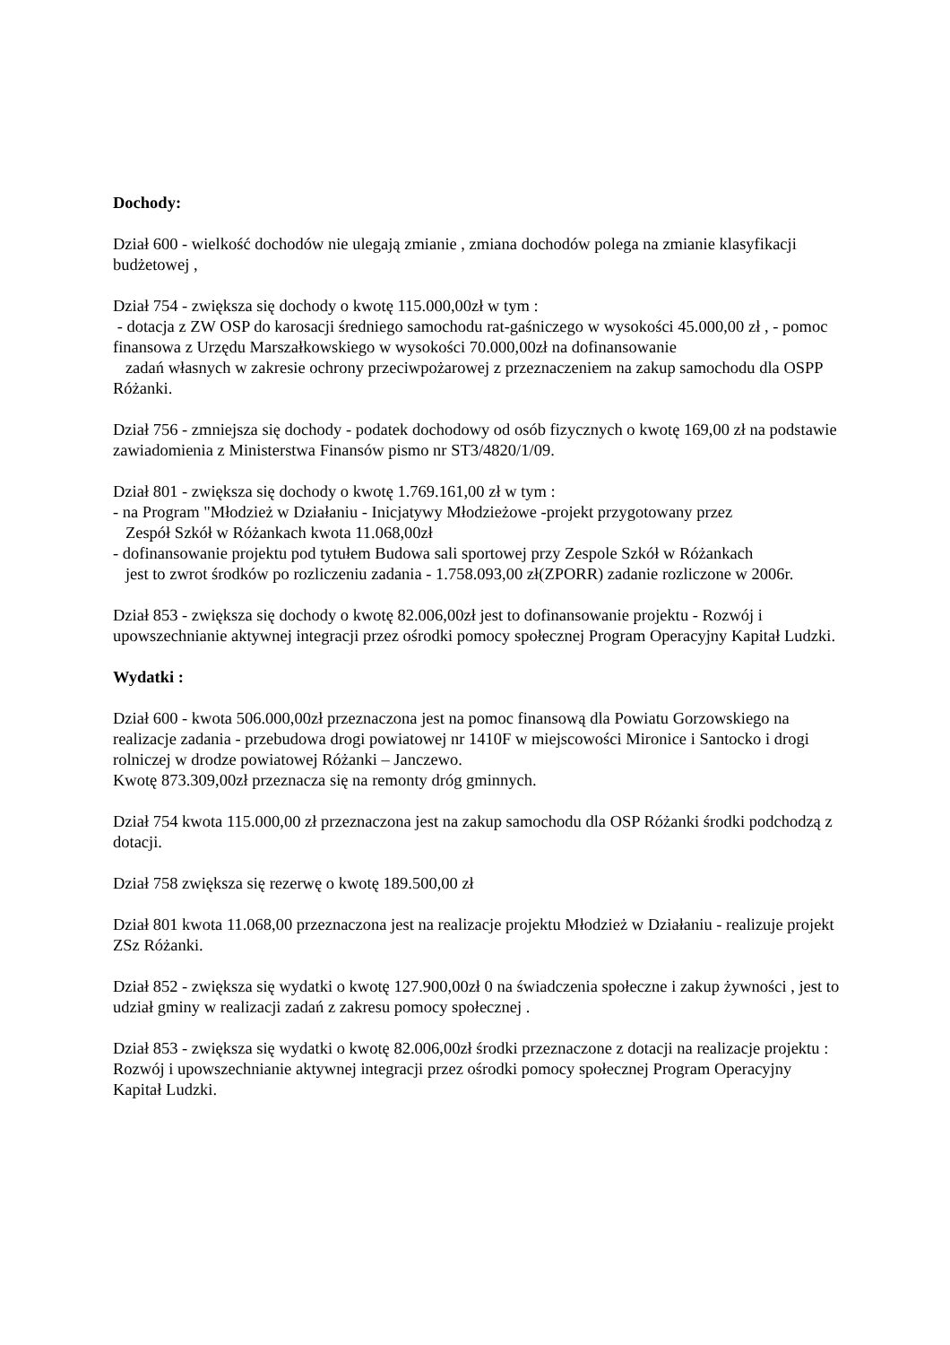Dochody:
Dział 600 - wielkość dochodów nie ulegają zmianie , zmiana dochodów polega na zmianie klasyfikacji budżetowej ,
Dział 754 - zwiększa się dochody o kwotę 115.000,00zł w tym :
- dotacja z ZW OSP do karosacji średniego samochodu rat-gaśniczego w wysokości 45.000,00 zł , - pomoc finansowa z Urzędu Marszałkowskiego w wysokości 70.000,00zł na dofinansowanie
zadań własnych w zakresie ochrony przeciwpożarowej z przeznaczeniem na zakup samochodu dla OSPP Różanki.
Dział 756 - zmniejsza się dochody - podatek dochodowy od osób fizycznych o kwotę 169,00 zł na podstawie zawiadomienia z Ministerstwa Finansów pismo nr ST3/4820/1/09.
Dział 801 - zwiększa się dochody o kwotę 1.769.161,00 zł w tym :
- na Program "Młodzież w Działaniu - Inicjatywy Młodzieżowe -projekt przygotowany przez
Zespół Szkół w Różankach kwota 11.068,00zł
- dofinansowanie projektu pod tytułem Budowa sali sportowej przy Zespole Szkół w Różankach
jest to zwrot środków po rozliczeniu zadania - 1.758.093,00 zł(ZPORR) zadanie rozliczone w 2006r.
Dział 853 - zwiększa się dochody o kwotę 82.006,00zł jest to dofinansowanie projektu - Rozwój i upowszechnianie aktywnej integracji przez ośrodki pomocy społecznej Program Operacyjny Kapitał Ludzki.
Wydatki :
Dział 600 - kwota 506.000,00zł przeznaczona jest na pomoc finansową dla Powiatu Gorzowskiego na realizacje zadania - przebudowa drogi powiatowej nr 1410F w miejscowości Mironice i Santocko i drogi rolniczej w drodze powiatowej Różanki – Janczewo.
Kwotę 873.309,00zł przeznacza się na remonty dróg gminnych.
Dział 754 kwota 115.000,00 zł przeznaczona jest na zakup samochodu dla OSP Różanki środki podchodzą z dotacji.
Dział 758 zwiększa się rezerwę o kwotę 189.500,00 zł
Dział 801 kwota 11.068,00 przeznaczona jest na realizacje projektu Młodzież w Działaniu - realizuje projekt ZSz Różanki.
Dział 852 - zwiększa się wydatki o kwotę 127.900,00zł 0 na świadczenia społeczne i zakup żywności , jest to udział gminy w realizacji zadań z zakresu pomocy społecznej .
Dział 853 - zwiększa się wydatki o kwotę 82.006,00zł środki przeznaczone z dotacji na realizacje projektu : Rozwój i upowszechnianie aktywnej integracji przez ośrodki pomocy społecznej Program Operacyjny Kapitał Ludzki.